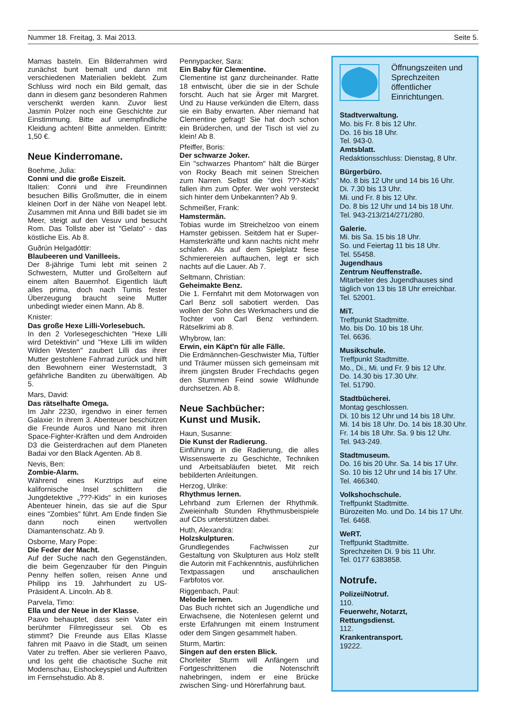Nummer 18. Freitag, 3. Mai 2013. Seite 5.
Mamas basteln. Ein Bilderrahmen wird zunächst bunt bemalt und dann mit verschiedenen Materialien beklebt. Zum Schluss wird noch ein Bild gemalt, das dann in diesem ganz besonderen Rahmen verschenkt werden kann. Zuvor liest Jasmin Polzer noch eine Geschichte zur Einstimmung. Bitte auf unempfindliche Kleidung achten! Bitte anmelden. Eintritt: 1,50 €.
Neue Kinderromane.
Boehme, Julia:
Conni und die große Eiszeit.
Italien: Conni und ihre Freundinnen besuchen Billis Großmutter, die in einem kleinen Dorf in der Nähe von Neapel lebt. Zusammen mit Anna und Billi badet sie im Meer, steigt auf den Vesuv und besucht Rom. Das Tollste aber ist "Gelato" - das köstliche Eis. Ab 8.
Guðrún Helgadóttir:
Blaubeeren und Vanilleeis.
Der 8-jährige Tumi lebt mit seinen 2 Schwestern, Mutter und Großeltern auf einem alten Bauernhof. Eigentlich läuft alles prima, doch nach Tumis fester Überzeugung braucht seine Mutter unbedingt wieder einen Mann. Ab 8.
Knister:
Das große Hexe Lilli-Vorlesebuch.
In den 2 Vorlesegeschichten "Hexe Lilli wird Detektivin" und "Hexe Lilli im wilden Wilden Westen" zaubert Lilli das ihrer Mutter gestohlene Fahrrad zurück und hilft den Bewohnern einer Westernstadt, 3 gefährliche Banditen zu überwältigen. Ab 5.
Mars, David:
Das rätselhafte Omega.
Im Jahr 2230, irgendwo in einer fernen Galaxie: In ihrem 3. Abenteuer beschützen die Freunde Auros und Nano mit ihren Space-Fighter-Kräften und dem Androiden D3 die Geisterdrachen auf dem Planeten Badai vor den Black Agenten. Ab 8.
Nevis, Ben:
Zombie-Alarm.
Während eines Kurztrips auf eine kalifornische Insel schlittern die Jungdetektive „???-Kids“ in ein kurioses Abenteuer hinein, das sie auf die Spur eines "Zombies" führt. Am Ende finden Sie dann noch einen wertvollen Diamantenschatz. Ab 9.
Osborne, Mary Pope:
Die Feder der Macht.
Auf der Suche nach den Gegenständen, die beim Gegenzauber für den Pinguin Penny helfen sollen, reisen Anne und Philipp ins 19. Jahrhundert zu US-Präsident A. Lincoln. Ab 8.
Parvela, Timo:
Ella und der Neue in der Klasse.
Paavo behauptet, dass sein Vater ein berühmter Filmregisseur sei. Ob es stimmt? Die Freunde aus Ellas Klasse fahren mit Paavo in die Stadt, um seinen Vater zu treffen. Aber sie verlieren Paavo, und los geht die chaotische Suche mit Modenschau, Eishockeyspiel und Auftritten im Fernsehstudio. Ab 8.
Pennypacker, Sara:
Ein Baby für Clementine.
Clementine ist ganz durcheinander. Ratte 18 entwischt, über die sie in der Schule forscht. Auch hat sie Ärger mit Margret. Und zu Hause verkünden die Eltern, dass sie ein Baby erwarten. Aber niemand hat Clementine gefragt! Sie hat doch schon ein Brüderchen, und der Tisch ist viel zu klein! Ab 8.
Pfeiffer, Boris:
Der schwarze Joker.
Ein "schwarzes Phantom" hält die Bürger von Rocky Beach mit seinen Streichen zum Narren. Selbst die "drei ???-Kids" fallen ihm zum Opfer. Wer wohl versteckt sich hinter dem Unbekannten? Ab 9.
Schmeißer, Frank:
Hamstermän.
Tobias wurde im Streichelzoo von einem Hamster gebissen. Seitdem hat er Super-Hamsterkräfte und kann nachts nicht mehr schlafen. Als auf dem Spielplatz fiese Schmierereien auftauchen, legt er sich nachts auf die Lauer. Ab 7.
Seltmann, Christian:
Geheimakte Benz.
Die 1. Fernfahrt mit dem Motorwagen von Carl Benz soll sabotiert werden. Das wollen der Sohn des Werkmachers und die Tochter von Carl Benz verhindern. Rätselkrimi ab 8.
Whybrow, Ian:
Erwin, ein Käpt'n für alle Fälle.
Die Erdmännchen-Geschwister Mia, Tüftler und Träumer müssen sich gemeinsam mit ihrem jüngsten Bruder Frechdachs gegen den Stummen Feind sowie Wildhunde durchsetzen. Ab 8.
Neue Sachbücher:
Kunst und Musik.
Haun, Susanne:
Die Kunst der Radierung.
Einführung in die Radierung, die alles Wissenswerte zu Geschichte, Techniken und Arbeitsabläufen bietet. Mit reich bebilderten Anleitungen.
Herzog, Ulrike:
Rhythmus lernen.
Lehrband zum Erlernen der Rhythmik. Zweieinhalb Stunden Rhythmusbeispiele auf CDs unterstützen dabei.
Huth, Alexandra:
Holzskulpturen.
Grundlegendes Fachwissen zur Gestaltung von Skulpturen aus Holz stellt die Autorin mit Fachkenntnis, ausführlichen Textpassagen und anschaulichen Farbfotos vor.
Riggenbach, Paul:
Melodie lernen.
Das Buch richtet sich an Jugendliche und Erwachsene, die Notenlesen gelernt und erste Erfahrungen mit einem Instrument oder dem Singen gesammelt haben.
Sturm, Martin:
Singen auf den ersten Blick.
Chorleiter Sturm will Anfängern und Fortgeschrittenen die Notenschrift nahebringen, indem er eine Brücke zwischen Sing- und Hörerfahrung baut.
Öffnungszeiten und Sprechzeiten öffentlicher Einrichtungen.
Stadtverwaltung.
Mo. bis Fr. 8 bis 12 Uhr.
Do. 16 bis 18 Uhr.
Tel. 943-0.
Amtsblatt.
Redaktionsschluss: Dienstag, 8 Uhr.
Bürgerbüro.
Mo. 8 bis 12 Uhr und 14 bis 16 Uhr.
Di. 7.30 bis 13 Uhr.
Mi. und Fr. 8 bis 12 Uhr.
Do. 8 bis 12 Uhr und 14 bis 18 Uhr.
Tel. 943-213/214/271/280.
Galerie.
Mi. bis Sa. 15 bis 18 Uhr.
So. und Feiertag 11 bis 18 Uhr.
Tel. 55458.
Jugendhaus
Zentrum Neuffenstraße.
Mitarbeiter des Jugendhauses sind täglich von 13 bis 18 Uhr erreichbar.
Tel. 52001.
MiT.
Treffpunkt Stadtmitte.
Mo. bis Do. 10 bis 18 Uhr.
Tel. 6636.
Musikschule.
Treffpunkt Stadtmitte.
Mo., Di., Mi. und Fr. 9 bis 12 Uhr.
Do. 14.30 bis 17.30 Uhr.
Tel. 51790.
Stadtbücherei.
Montag geschlossen.
Di. 10 bis 12 Uhr und 14 bis 18 Uhr.
Mi. 14 bis 18 Uhr. Do. 14 bis 18.30 Uhr.
Fr. 14 bis 18 Uhr. Sa. 9 bis 12 Uhr.
Tel. 943-249.
Stadtmuseum.
Do. 16 bis 20 Uhr. Sa. 14 bis 17 Uhr.
So. 10 bis 12 Uhr und 14 bis 17 Uhr.
Tel. 466340.
Volkshochschule.
Treffpunkt Stadtmitte.
Bürozeiten Mo. und Do. 14 bis 17 Uhr.
Tel. 6468.
WeRT.
Treffpunkt Stadtmitte.
Sprechzeiten Di. 9 bis 11 Uhr.
Tel. 0177 6383858.
Notrufe.
Polizei/Notruf.
110.
Feuerwehr, Notarzt,
Rettungsdienst.
112.
Krankentransport.
19222.